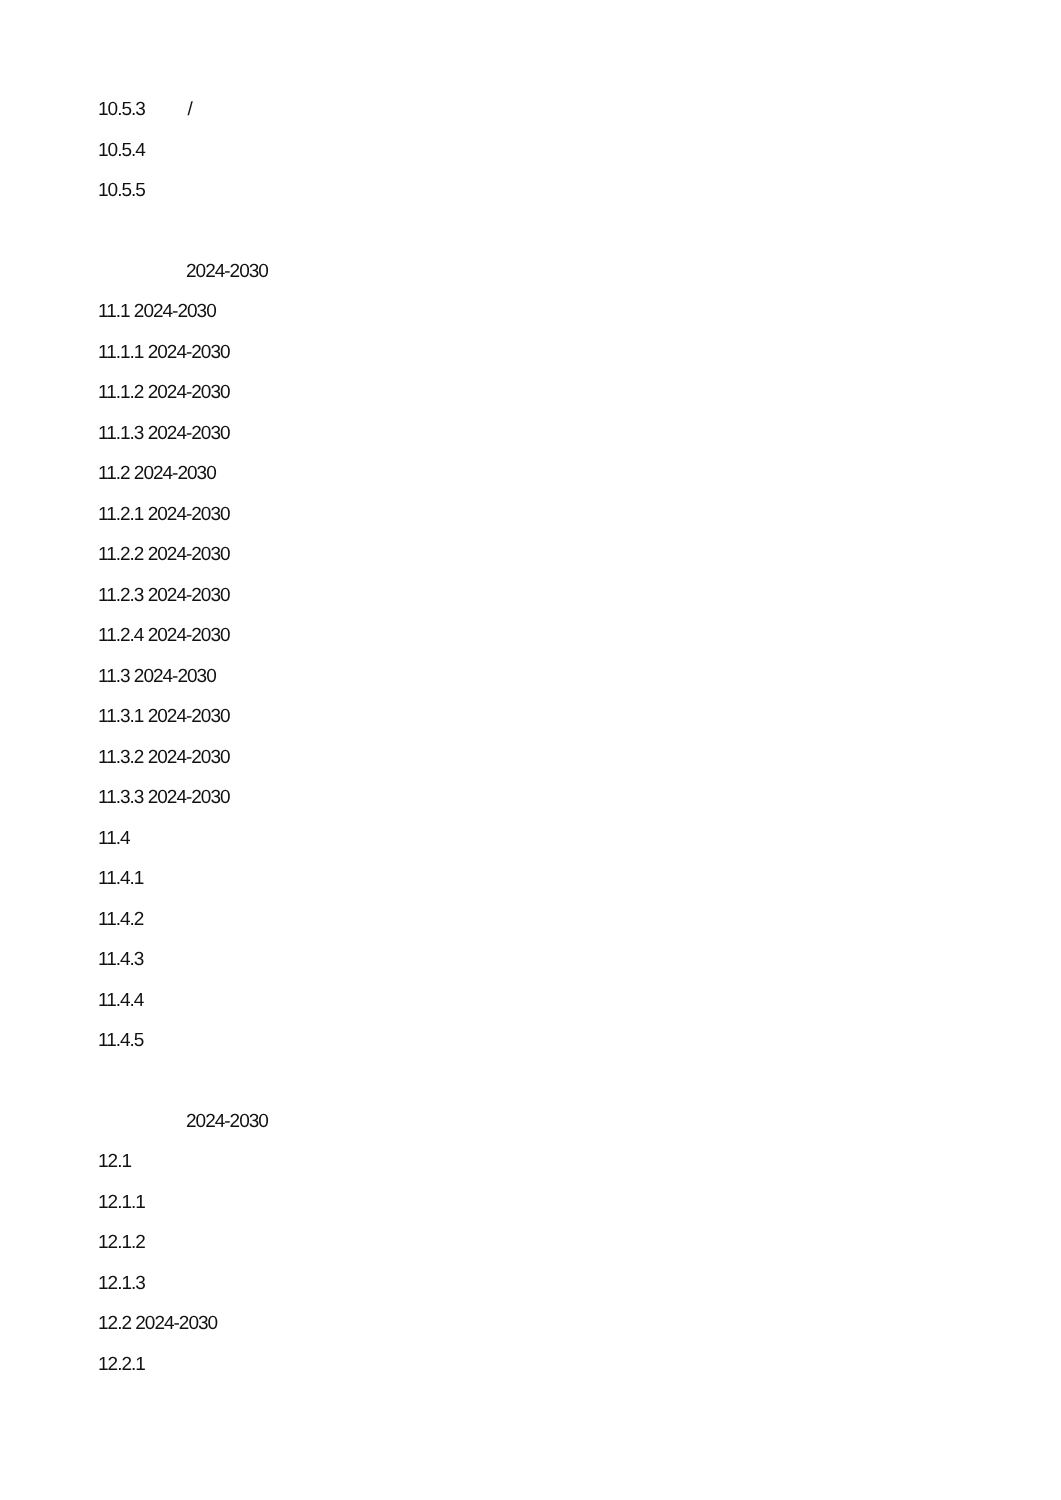10.5.3 /
10.5.4
10.5.5
2024-2030
11.1 2024-2030
11.1.1 2024-2030
11.1.2 2024-2030
11.1.3 2024-2030
11.2 2024-2030
11.2.1 2024-2030
11.2.2 2024-2030
11.2.3 2024-2030
11.2.4 2024-2030
11.3 2024-2030
11.3.1 2024-2030
11.3.2 2024-2030
11.3.3 2024-2030
11.4
11.4.1
11.4.2
11.4.3
11.4.4
11.4.5
2024-2030
12.1
12.1.1
12.1.2
12.1.3
12.2 2024-2030
12.2.1